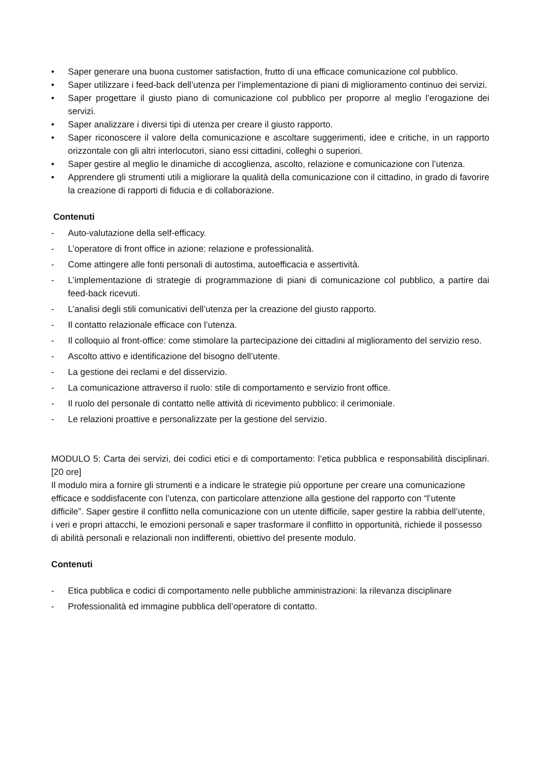• Saper generare una buona customer satisfaction, frutto di una efficace comunicazione col pubblico.
• Saper utilizzare i feed-back dell’utenza per l’implementazione di piani di miglioramento continuo dei servizi.
• Saper progettare il giusto piano di comunicazione col pubblico per proporre al meglio l’erogazione dei servizi.
• Saper analizzare i diversi tipi di utenza per creare il giusto rapporto.
• Saper riconoscere il valore della comunicazione e ascoltare suggerimenti, idee e critiche, in un rapporto orizzontale con gli altri interlocutori, siano essi cittadini, colleghi o superiori.
• Saper gestire al meglio le dinamiche di accoglienza, ascolto, relazione e comunicazione con l’utenza.
• Apprendere gli strumenti utili a migliorare la qualità della comunicazione con il cittadino, in grado di favorire la creazione di rapporti di fiducia e di collaborazione.
Contenuti
- Auto-valutazione della self-efficacy.
- L’operatore di front office in azione: relazione e professionalità.
- Come attingere alle fonti personali di autostima, autoefficacia e assertività.
- L’implementazione di strategie di programmazione di piani di comunicazione col pubblico, a partire dai feed-back ricevuti.
- L’analisi degli stili comunicativi dell’utenza per la creazione del giusto rapporto.
- Il contatto relazionale efficace con l’utenza.
- Il colloquio al front-office: come stimolare la partecipazione dei cittadini al miglioramento del servizio reso.
- Ascolto attivo e identificazione del bisogno dell’utente.
- La gestione dei reclami e del disservizio.
- La comunicazione attraverso il ruolo: stile di comportamento e servizio front office.
- Il ruolo del personale di contatto nelle attività di ricevimento pubblico: il cerimoniale.
- Le relazioni proattive e personalizzate per la gestione del servizio.
MODULO 5: Carta dei servizi, dei codici etici e di comportamento: l’etica pubblica e responsabilità disciplinari. [20 ore]
Il modulo mira a fornire gli strumenti e a indicare le strategie più opportune per creare una comunicazione efficace e soddisfacente con l’utenza, con particolare attenzione alla gestione del rapporto con “l’utente difficile”. Saper gestire il conflitto nella comunicazione con un utente difficile, saper gestire la rabbia dell’utente, i veri e propri attacchi, le emozioni personali e saper trasformare il conflitto in opportunità, richiede il possesso di abilità personali e relazionali non indifferenti, obiettivo del presente modulo.
Contenuti
- Etica pubblica e codici di comportamento nelle pubbliche amministrazioni: la rilevanza disciplinare
- Professionalità ed immagine pubblica dell’operatore di contatto.